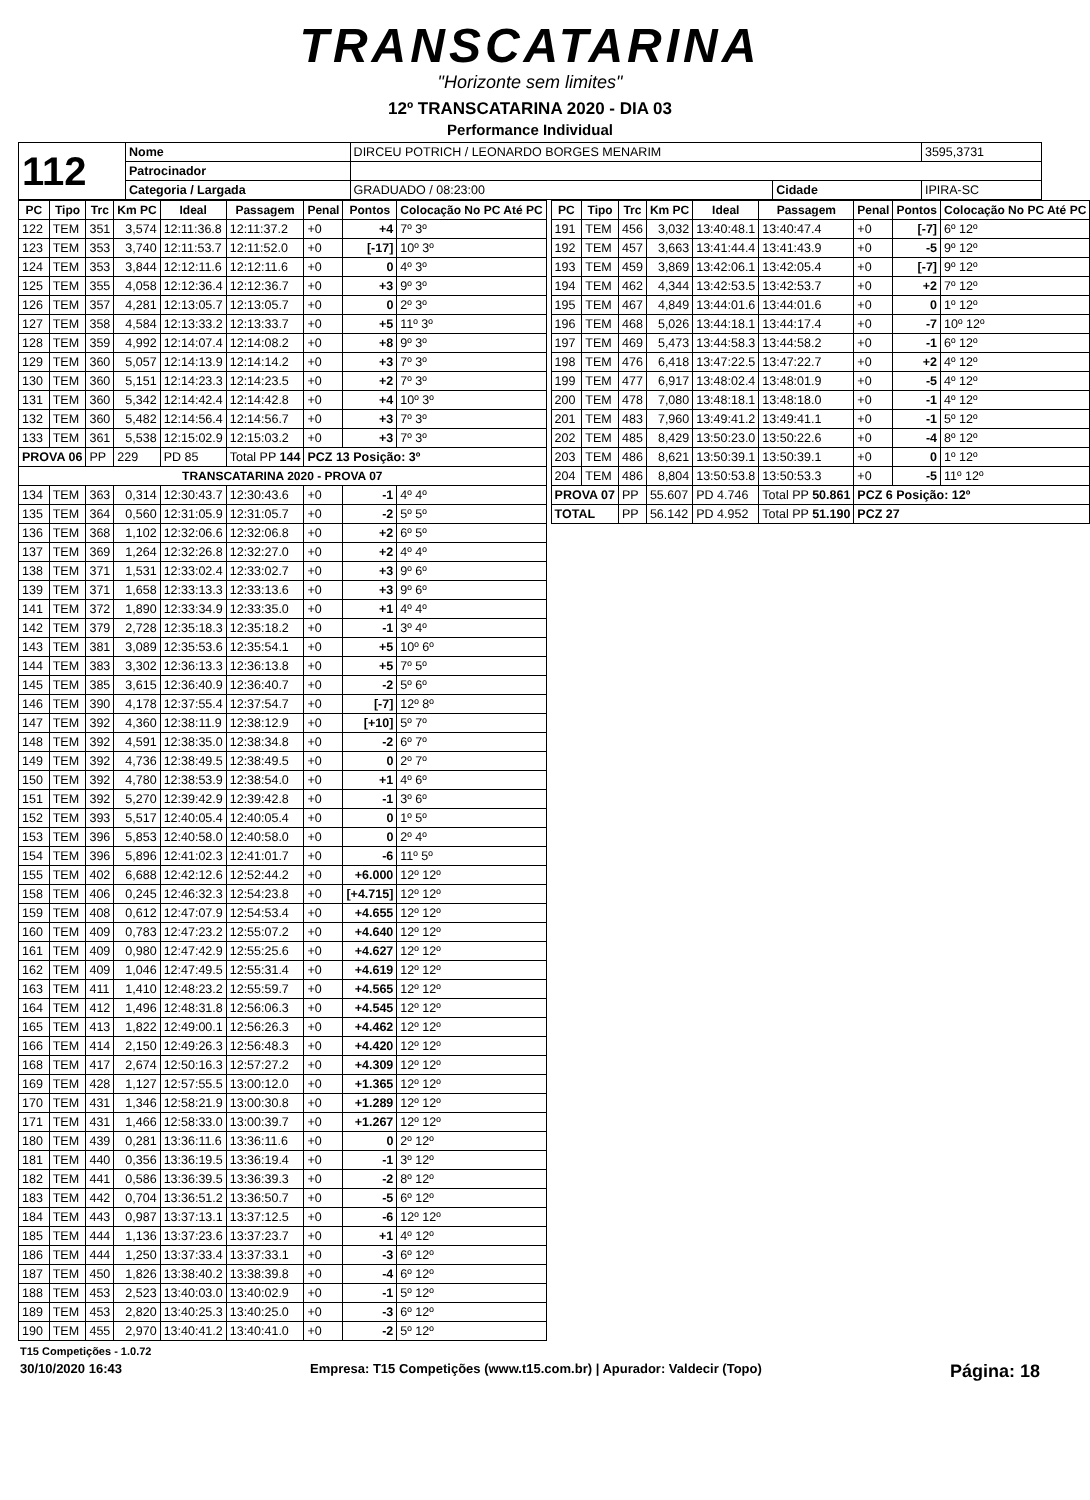TRANSCATARINA
"Horizonte sem limites"
12º TRANSCATARINA 2020 - DIA 03
Performance Individual
| 112 | Nome | DIRCEU POTRICH / LEONARDO BORGES MENARIM | | | 3595,3731 |
| | Patrocinador | | | | |
| | Categoria / Largada | GRADUADO / 08:23:00 | Cidade | IPIRA-SC | |
| PC | Tipo | Trc | Km PC | Ideal | Passagem | Penal | Pontos | Colocação No PC Até PC |
| --- | --- | --- | --- | --- | --- | --- | --- | --- |
| 122 | TEM | 351 | 3,574 | 12:11:36.8 | 12:11:37.2 | +0 | +4 | 7º 3º |
| 123 | TEM | 353 | 3,740 | 12:11:53.7 | 12:11:52.0 | +0 | [-17] | 10º 3º |
| 124 | TEM | 353 | 3,844 | 12:12:11.6 | 12:12:11.6 | +0 | 0 | 4º 3º |
| 125 | TEM | 355 | 4,058 | 12:12:36.4 | 12:12:36.7 | +0 | +3 | 9º 3º |
| 126 | TEM | 357 | 4,281 | 12:13:05.7 | 12:13:05.7 | +0 | 0 | 2º 3º |
| 127 | TEM | 358 | 4,584 | 12:13:33.2 | 12:13:33.7 | +0 | +5 | 11º 3º |
| 128 | TEM | 359 | 4,992 | 12:14:07.4 | 12:14:08.2 | +0 | +8 | 9º 3º |
| 129 | TEM | 360 | 5,057 | 12:14:13.9 | 12:14:14.2 | +0 | +3 | 7º 3º |
| 130 | TEM | 360 | 5,151 | 12:14:23.3 | 12:14:23.5 | +0 | +2 | 7º 3º |
| 131 | TEM | 360 | 5,342 | 12:14:42.4 | 12:14:42.8 | +0 | +4 | 10º 3º |
| 132 | TEM | 360 | 5,482 | 12:14:56.4 | 12:14:56.7 | +0 | +3 | 7º 3º |
| 133 | TEM | 361 | 5,538 | 12:15:02.9 | 12:15:03.2 | +0 | +3 | 7º 3º |
| PROVA 06 | | PP | 229 | PD 85 | Total PP 144 | PCZ 13 Posição: 3º | | |
| TRANSCATARINA 2020 - PROVA 07 | | | | | | | | |
| 134 | TEM | 363 | 0,314 | 12:30:43.7 | 12:30:43.6 | +0 | -1 | 4º 4º |
| 135 | TEM | 364 | 0,560 | 12:31:05.9 | 12:31:05.7 | +0 | -2 | 5º 5º |
| 136 | TEM | 368 | 1,102 | 12:32:06.6 | 12:32:06.8 | +0 | +2 | 6º 5º |
| 137 | TEM | 369 | 1,264 | 12:32:26.8 | 12:32:27.0 | +0 | +2 | 4º 4º |
| 138 | TEM | 371 | 1,531 | 12:33:02.4 | 12:33:02.7 | +0 | +3 | 9º 6º |
| 139 | TEM | 371 | 1,658 | 12:33:13.3 | 12:33:13.6 | +0 | +3 | 9º 6º |
| 141 | TEM | 372 | 1,890 | 12:33:34.9 | 12:33:35.0 | +0 | +1 | 4º 4º |
| 142 | TEM | 379 | 2,728 | 12:35:18.3 | 12:35:18.2 | +0 | -1 | 3º 4º |
| 143 | TEM | 381 | 3,089 | 12:35:53.6 | 12:35:54.1 | +0 | +5 | 10º 6º |
| 144 | TEM | 383 | 3,302 | 12:36:13.3 | 12:36:13.8 | +0 | +5 | 7º 5º |
| 145 | TEM | 385 | 3,615 | 12:36:40.9 | 12:36:40.7 | +0 | -2 | 5º 6º |
| 146 | TEM | 390 | 4,178 | 12:37:55.4 | 12:37:54.7 | +0 | [-7] | 12º 8º |
| 147 | TEM | 392 | 4,360 | 12:38:11.9 | 12:38:12.9 | +0 | [+10] | 5º 7º |
| 148 | TEM | 392 | 4,591 | 12:38:35.0 | 12:38:34.8 | +0 | -2 | 6º 7º |
| 149 | TEM | 392 | 4,736 | 12:38:49.5 | 12:38:49.5 | +0 | 0 | 2º 7º |
| 150 | TEM | 392 | 4,780 | 12:38:53.9 | 12:38:54.0 | +0 | +1 | 4º 6º |
| 151 | TEM | 392 | 5,270 | 12:39:42.9 | 12:39:42.8 | +0 | -1 | 3º 6º |
| 152 | TEM | 393 | 5,517 | 12:40:05.4 | 12:40:05.4 | +0 | 0 | 1º 5º |
| 153 | TEM | 396 | 5,853 | 12:40:58.0 | 12:40:58.0 | +0 | 0 | 2º 4º |
| 154 | TEM | 396 | 5,896 | 12:41:02.3 | 12:41:01.7 | +0 | -6 | 11º 5º |
| 155 | TEM | 402 | 6,688 | 12:42:12.6 | 12:52:44.2 | +0 | +6.000 | 12º 12º |
| 158 | TEM | 406 | 0,245 | 12:46:32.3 | 12:54:23.8 | +0 | [+4.715] | 12º 12º |
| 159 | TEM | 408 | 0,612 | 12:47:07.9 | 12:54:53.4 | +0 | +4.655 | 12º 12º |
| 160 | TEM | 409 | 0,783 | 12:47:23.2 | 12:55:07.2 | +0 | +4.640 | 12º 12º |
| 161 | TEM | 409 | 0,980 | 12:47:42.9 | 12:55:25.6 | +0 | +4.627 | 12º 12º |
| 162 | TEM | 409 | 1,046 | 12:47:49.5 | 12:55:31.4 | +0 | +4.619 | 12º 12º |
| 163 | TEM | 411 | 1,410 | 12:48:23.2 | 12:55:59.7 | +0 | +4.565 | 12º 12º |
| 164 | TEM | 412 | 1,496 | 12:48:31.8 | 12:56:06.3 | +0 | +4.545 | 12º 12º |
| 165 | TEM | 413 | 1,822 | 12:49:00.1 | 12:56:26.3 | +0 | +4.462 | 12º 12º |
| 166 | TEM | 414 | 2,150 | 12:49:26.3 | 12:56:48.3 | +0 | +4.420 | 12º 12º |
| 168 | TEM | 417 | 2,674 | 12:50:16.3 | 12:57:27.2 | +0 | +4.309 | 12º 12º |
| 169 | TEM | 428 | 1,127 | 12:57:55.5 | 13:00:12.0 | +0 | +1.365 | 12º 12º |
| 170 | TEM | 431 | 1,346 | 12:58:21.9 | 13:00:30.8 | +0 | +1.289 | 12º 12º |
| 171 | TEM | 431 | 1,466 | 12:58:33.0 | 13:00:39.7 | +0 | +1.267 | 12º 12º |
| 180 | TEM | 439 | 0,281 | 13:36:11.6 | 13:36:11.6 | +0 | 0 | 2º 12º |
| 181 | TEM | 440 | 0,356 | 13:36:19.5 | 13:36:19.4 | +0 | -1 | 3º 12º |
| 182 | TEM | 441 | 0,586 | 13:36:39.5 | 13:36:39.3 | +0 | -2 | 8º 12º |
| 183 | TEM | 442 | 0,704 | 13:36:51.2 | 13:36:50.7 | +0 | -5 | 6º 12º |
| 184 | TEM | 443 | 0,987 | 13:37:13.1 | 13:37:12.5 | +0 | -6 | 12º 12º |
| 185 | TEM | 444 | 1,136 | 13:37:23.6 | 13:37:23.7 | +0 | +1 | 4º 12º |
| 186 | TEM | 444 | 1,250 | 13:37:33.4 | 13:37:33.1 | +0 | -3 | 6º 12º |
| 187 | TEM | 450 | 1,826 | 13:38:40.2 | 13:38:39.8 | +0 | -4 | 6º 12º |
| 188 | TEM | 453 | 2,523 | 13:40:03.0 | 13:40:02.9 | +0 | -1 | 5º 12º |
| 189 | TEM | 453 | 2,820 | 13:40:25.3 | 13:40:25.0 | +0 | -3 | 6º 12º |
| 190 | TEM | 455 | 2,970 | 13:40:41.2 | 13:40:41.0 | +0 | -2 | 5º 12º |
| PC | Tipo | Trc | Km PC | Ideal | Passagem | Penal | Pontos | Colocação No PC Até PC |
| --- | --- | --- | --- | --- | --- | --- | --- | --- |
| 191 | TEM | 456 | 3,032 | 13:40:48.1 | 13:40:47.4 | +0 | [-7] | 6º 12º |
| 192 | TEM | 457 | 3,663 | 13:41:44.4 | 13:41:43.9 | +0 | -5 | 9º 12º |
| 193 | TEM | 459 | 3,869 | 13:42:06.1 | 13:42:05.4 | +0 | [-7] | 9º 12º |
| 194 | TEM | 462 | 4,344 | 13:42:53.5 | 13:42:53.7 | +0 | +2 | 7º 12º |
| 195 | TEM | 467 | 4,849 | 13:44:01.6 | 13:44:01.6 | +0 | 0 | 1º 12º |
| 196 | TEM | 468 | 5,026 | 13:44:18.1 | 13:44:17.4 | +0 | -7 | 10º 12º |
| 197 | TEM | 469 | 5,473 | 13:44:58.3 | 13:44:58.2 | +0 | -1 | 6º 12º |
| 198 | TEM | 476 | 6,418 | 13:47:22.5 | 13:47:22.7 | +0 | +2 | 4º 12º |
| 199 | TEM | 477 | 6,917 | 13:48:02.4 | 13:48:01.9 | +0 | -5 | 4º 12º |
| 200 | TEM | 478 | 7,080 | 13:48:18.1 | 13:48:18.0 | +0 | -1 | 4º 12º |
| 201 | TEM | 483 | 7,960 | 13:49:41.2 | 13:49:41.1 | +0 | -1 | 5º 12º |
| 202 | TEM | 485 | 8,429 | 13:50:23.0 | 13:50:22.6 | +0 | -4 | 8º 12º |
| 203 | TEM | 486 | 8,621 | 13:50:39.1 | 13:50:39.1 | +0 | 0 | 1º 12º |
| 204 | TEM | 486 | 8,804 | 13:50:53.8 | 13:50:53.3 | +0 | -5 | 11º 12º |
| PROVA 07 | | PP | 55.607 | PD 4.746 | Total PP 50.861 | PCZ 6 Posição: 12º | | |
| TOTAL | | PP | 56.142 | PD 4.952 | Total PP 51.190 | PCZ 27 | | |
T15 Competições - 1.0.72
30/10/2020 16:43 Empresa: T15 Competições (www.t15.com.br) | Apurador: Valdecir (Topo) Página: 18